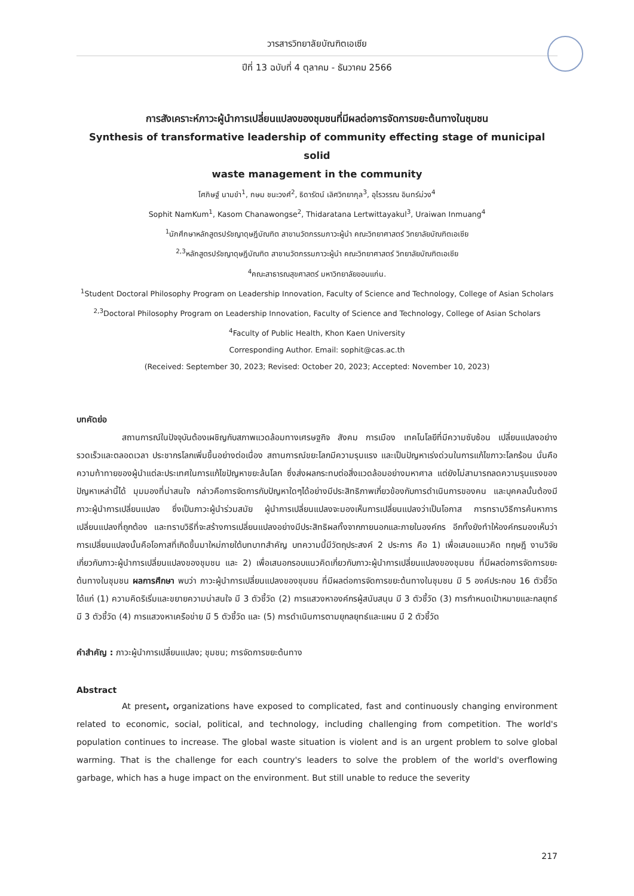วารสารวิทยาลัยบัณฑิตเอเซีย
ปีที่ 13 ฉบับที่ 4 ตุลาคม - ธันวาคม 2566
การสังเคราะห์ภาวะผู้นำการเปลี่ยนแปลงของชุมชนที่มีผลต่อการจัดการขยะต้นทางในชุมชน
Synthesis of transformative leadership of community effecting stage of municipal solid
waste management in the community
โศภิษฐ์ นามขำ<sup>1</sup>, กษม ชนะวงศ์<sup>2</sup>, ธิดารัตน์ เลิศวิทยากุล<sup>3</sup>, อุไรวรรณ อินทร์ม่วง<sup>4</sup>
Sophit NamKum<sup>1</sup>, Kasom Chanawongse<sup>2</sup>, Thidaratana Lertwittayakul<sup>3</sup>, Uraiwan Inmuang<sup>4</sup>
<sup>1</sup> นักศึกษาหลักสูตรปรัชญาดุษฎีบัณฑิต สาขานวัตกรรมภาวะผู้นำ คณะวิทยาศาสตร์ วิทยาลัยบัณฑิตเอเซีย
<sup>2,3</sup>หลักสูตรปรัชญาดุษฎีบัณฑิต สาขานวัตกรรมภาวะผู้นำ คณะวิทยาศาสตร์ วิทยาลัยบัณฑิตเอเซีย
<sup>4</sup> คณะสาธารณสุขศาสตร์ มหาวิทยาลัยขอนแก่น.
<sup>1</sup> Student Doctoral Philosophy Program on Leadership Innovation, Faculty of Science and Technology, College of Asian Scholars
<sup>2,3</sup>Doctoral Philosophy Program on Leadership Innovation, Faculty of Science and Technology, College of Asian Scholars
<sup>4</sup> Faculty of Public Health, Khon Kaen University
Corresponding Author. Email: sophit@cas.ac.th
(Received: September 30, 2023; Revised: October 20, 2023; Accepted: November 10, 2023)
บทคัดย่อ
สถานการณ์ในปัจจุบันต้องเผชิญกับสภาพแวดล้อมทางเศรษฐกิจ สังคม การเมือง เทคโนโลยีที่มีความซับซ้อน เปลี่ยนแปลงอย่างรวดเร็วและตลอดเวลา ประชากรโลกเพิ่มขึ้นอย่างต่อเนื่อง สถานการณ์ขยะโลกมีความรุนแรง และเป็นปัญหาเร่งด่วนในการแก้ไขภาวะโลกร้อน นั่นคือความท้าทายของผู้นำแต่ละประเทศในการแก้ไขปัญหาขยะล้นโลก ซึ่งส่งผลกระทบต่อสิ่งแวดล้อมอย่างมหาศาล แต่ยังไม่สามารถลดความรุนแรงของปัญหาเหล่านี้ได้ มุมมองที่น่าสนใจ กล่าวคือการจัดการกับปัญหาใดๆได้อย่างมีประสิทธิภาพเกี่ยวข้องกับการดำเนินการของคน และบุคคลนั้นต้องมีภาวะผู้นำการเปลี่ยนแปลง ซึ่งเป็นภาวะผู้นำร่วมสมัย ผู้นำการเปลี่ยนแปลงจะมองเห็นการเปลี่ยนแปลงว่าเป็นโอกาส การทราบวิธีการค้นหาการเปลี่ยนแปลงที่ถูกต้อง และทราบวิธีที่จะสร้างการเปลี่ยนแปลงอย่างมีประสิทธิผลทั้งจากภายนอกและภายในองค์กร อีกทั้งยังทำให้องค์กรมองเห็นว่า การเปลี่ยนแปลงนั้นคือโอกาสที่เกิดขึ้นมาใหม่ภายใต้บทบาทสำคัญ บทความนี้มีวัตถุประสงค์ 2 ประการ คือ 1) เพื่อเสนอแนวคิด ทฤษฎี งานวิจัย เกี่ยวกับภาวะผู้นำการเปลี่ยนแปลงของชุมชน และ 2) เพื่อเสนอกรอบแนวคิดเกี่ยวกับภาวะผู้นำการเปลี่ยนแปลงของชุมชน ที่มีผลต่อการจัดการขยะต้นทางในชุมชน ผลการศึกษา พบว่า ภาวะผู้นำการเปลี่ยนแปลงของชุมชน ที่มีผลต่อการจัดการขยะต้นทางในชุมชน มี 5 องค์ประกอบ 16 ตัวชี้วัด ได้แก่ (1) ความคิดริเริ่มและขยายความน่าสนใจ มี 3 ตัวชี้วัด (2) การแสวงหาองค์กรผู้สนับสนุน มี 3 ตัวชี้วัด (3) การกำหนดเป้าหมายและกลยุทธ์ มี 3 ตัวชี้วัด (4) การแสวงหาเครือข่าย มี 5 ตัวชี้วัด และ (5) การดำเนินการตามยุกลยุทธ์และแผน มี 2 ตัวชี้วัด
คำสำคัญ : ภาวะผู้นำการเปลี่ยนแปลง; ชุมชน; การจัดการขยะต้นทาง
Abstract
At present, organizations have exposed to complicated, fast and continuously changing environment related to economic, social, political, and technology, including challenging from competition. The world's population continues to increase. The global waste situation is violent and is an urgent problem to solve global warming. That is the challenge for each country's leaders to solve the problem of the world's overflowing garbage, which has a huge impact on the environment. But still unable to reduce the severity
217